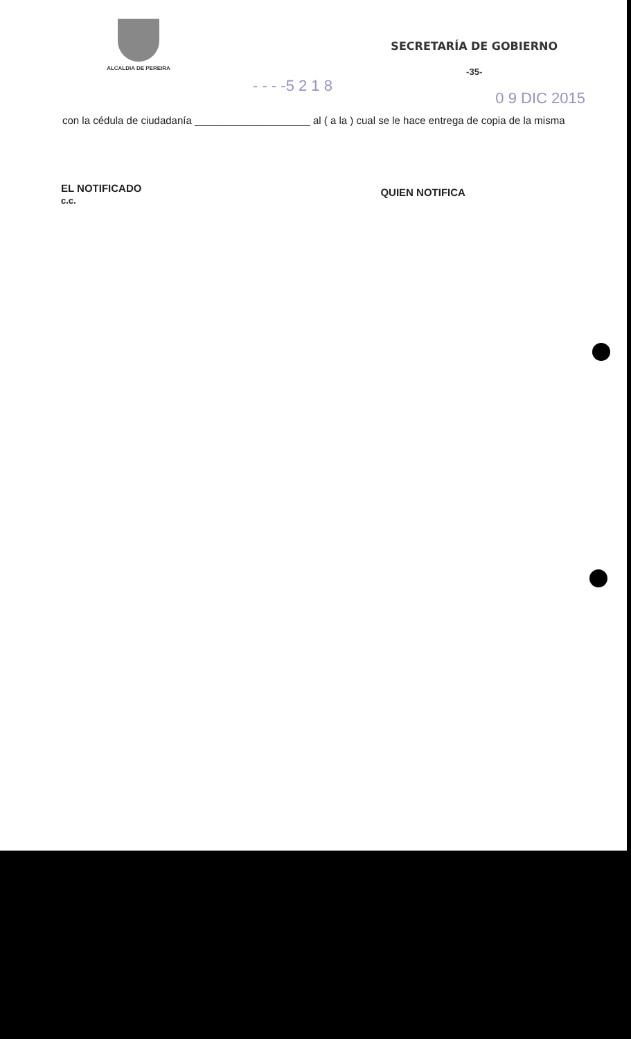ALCALDIA DE PEREIRA
SECRETARÍA DE GOBIERNO
-35-
- - - -5 2 1 8 0 9 DIC 2015
con la cédula de ciudadanía ____________________ al ( a la ) cual se le hace entrega de copia de la misma
EL NOTIFICADO
c.c.
QUIEN NOTIFICA